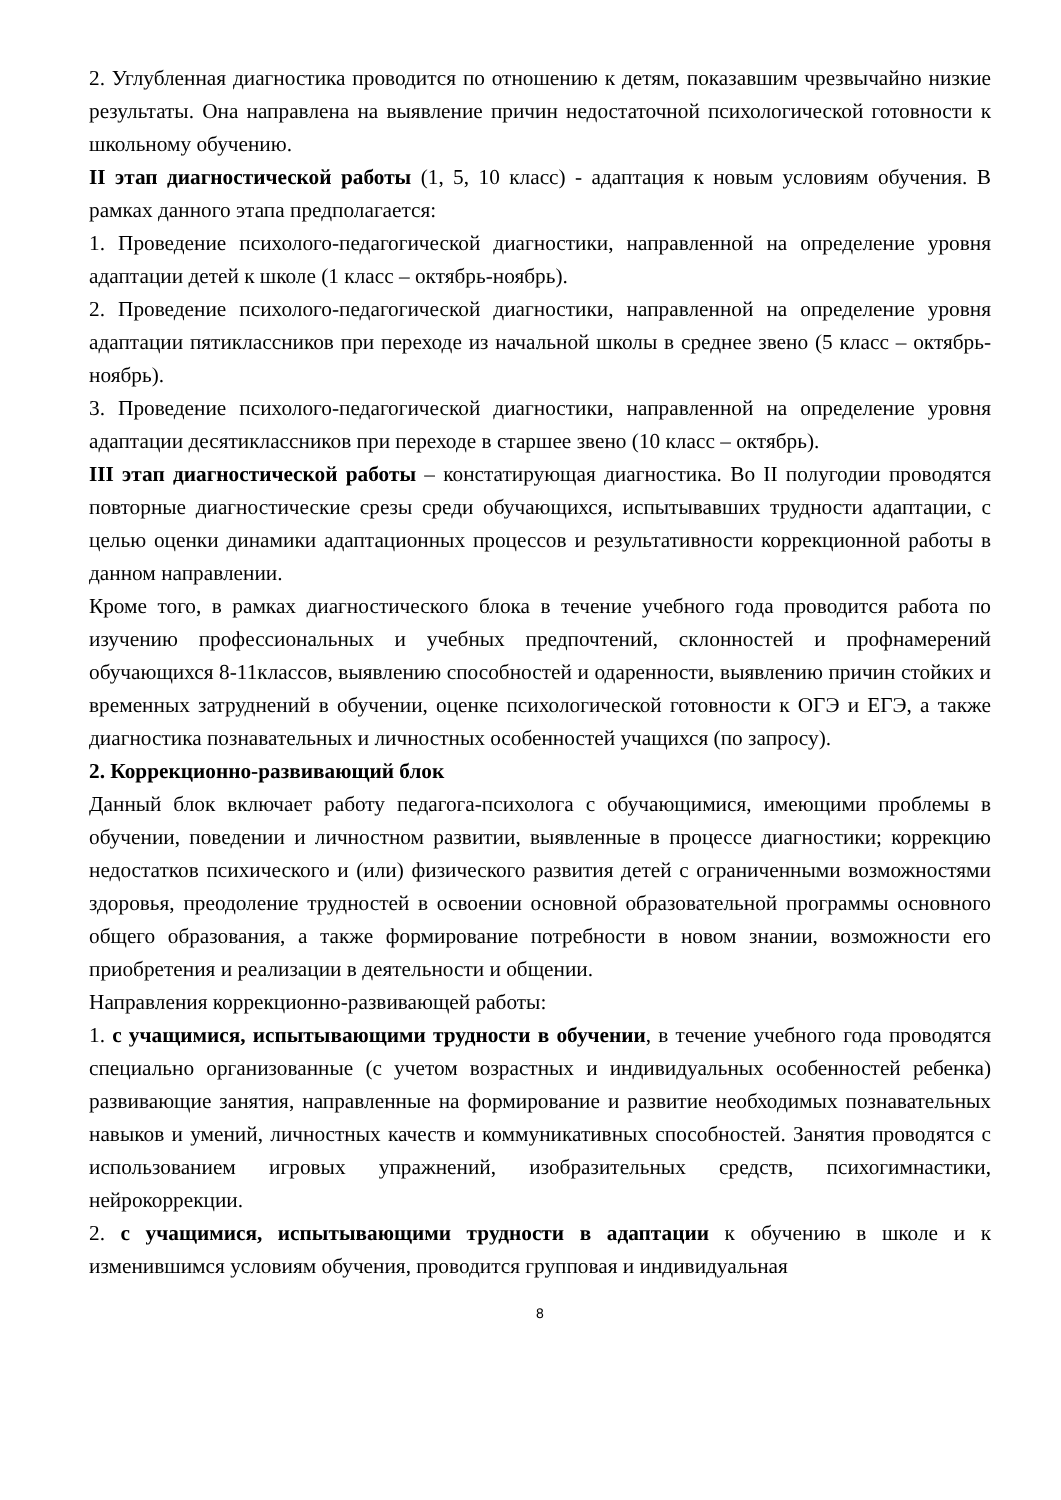2. Углубленная диагностика проводится по отношению к детям, показавшим чрезвычайно низкие результаты. Она направлена на выявление причин недостаточной психологической готовности к школьному обучению.
II этап диагностической работы (1, 5, 10 класс) - адаптация к новым условиям обучения. В рамках данного этапа предполагается:
1. Проведение психолого-педагогической диагностики, направленной на определение уровня адаптации детей к школе (1 класс – октябрь-ноябрь).
2. Проведение психолого-педагогической диагностики, направленной на определение уровня адаптации пятиклассников при переходе из начальной школы в среднее звено (5 класс – октябрь-ноябрь).
3. Проведение психолого-педагогической диагностики, направленной на определение уровня адаптации десятиклассников при переходе в старшее звено (10 класс – октябрь).
III этап диагностической работы – констатирующая диагностика. Во II полугодии проводятся повторные диагностические срезы среди обучающихся, испытывавших трудности адаптации, с целью оценки динамики адаптационных процессов и результативности коррекционной работы в данном направлении.
Кроме того, в рамках диагностического блока в течение учебного года проводится работа по изучению профессиональных и учебных предпочтений, склонностей и профнамерений обучающихся 8-11классов, выявлению способностей и одаренности, выявлению причин стойких и временных затруднений в обучении, оценке психологической готовности к ОГЭ и ЕГЭ, а также диагностика познавательных и личностных особенностей учащихся (по запросу).
2. Коррекционно-развивающий блок
Данный блок включает работу педагога-психолога с обучающимися, имеющими проблемы в обучении, поведении и личностном развитии, выявленные в процессе диагностики; коррекцию недостатков психического и (или) физического развития детей с ограниченными возможностями здоровья, преодоление трудностей в освоении основной образовательной программы основного общего образования, а также формирование потребности в новом знании, возможности его приобретения и реализации в деятельности и общении.
Направления коррекционно-развивающей работы:
1. с учащимися, испытывающими трудности в обучении, в течение учебного года проводятся специально организованные (с учетом возрастных и индивидуальных особенностей ребенка) развивающие занятия, направленные на формирование и развитие необходимых познавательных навыков и умений, личностных качеств и коммуникативных способностей. Занятия проводятся с использованием игровых упражнений, изобразительных средств, психогимнастики, нейрокоррекции.
2. с учащимися, испытывающими трудности в адаптации к обучению в школе и к изменившимся условиям обучения, проводится групповая и индивидуальная
8